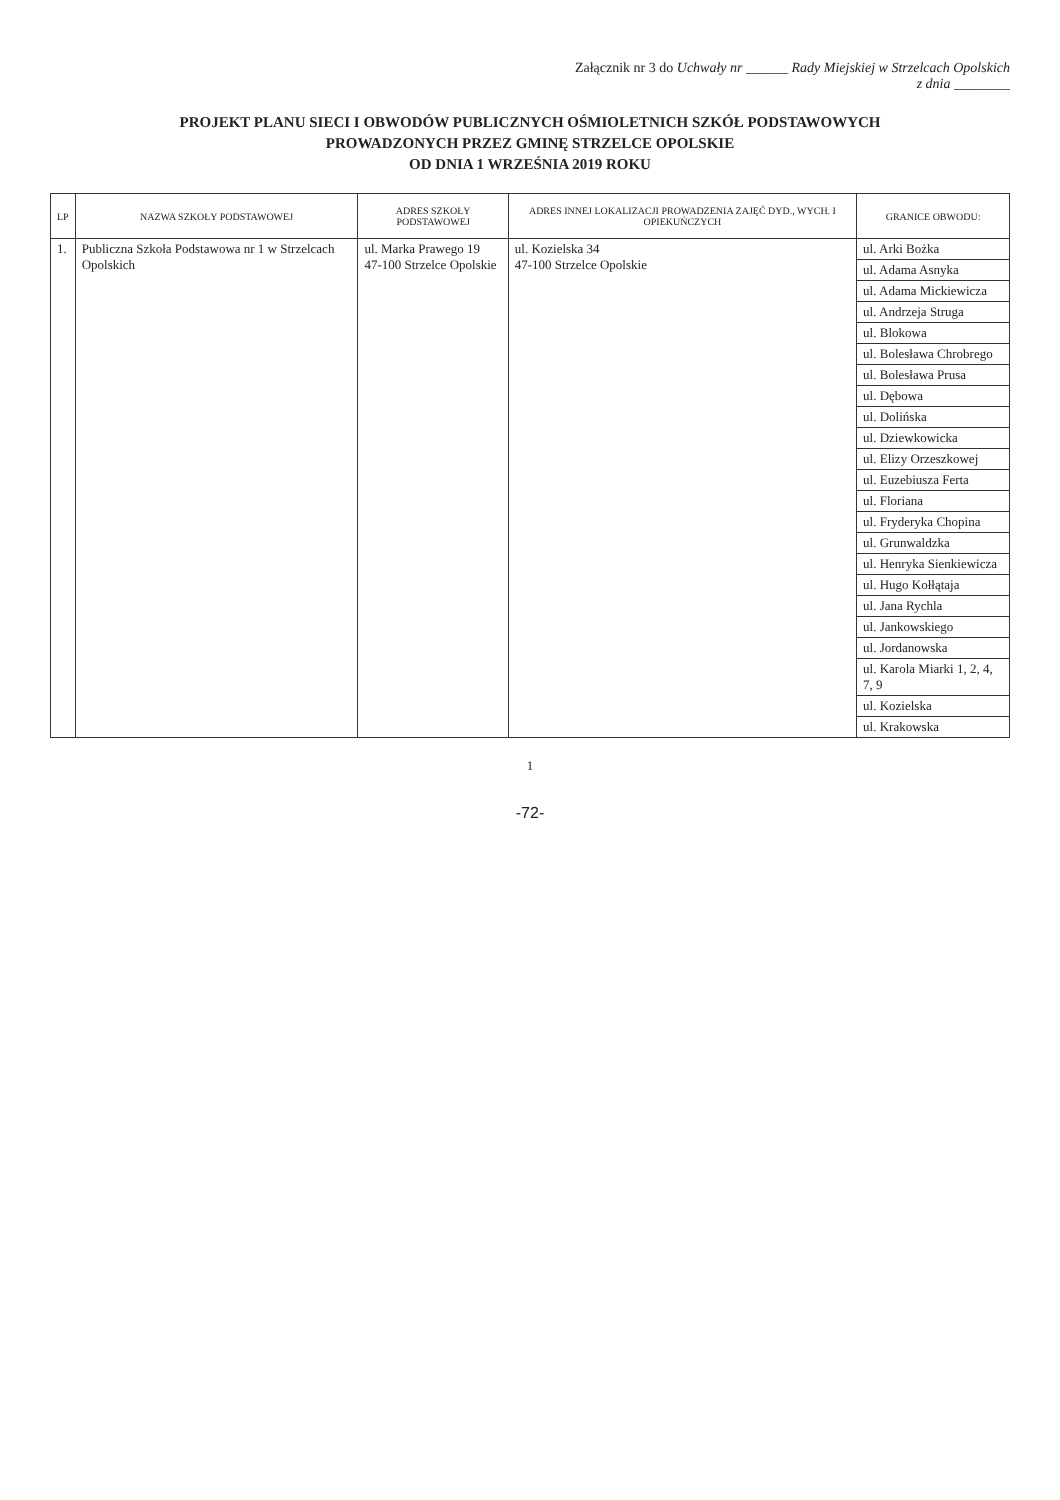Załącznik nr 3 do Uchwały nr ______ Rady Miejskiej w Strzelcach Opolskich
z dnia ________
PROJEKT PLANU SIECI I OBWODÓW PUBLICZNYCH OŚMIOLETNICH SZKÓŁ PODSTAWOWYCH
PROWADZONYCH PRZEZ GMINĘ STRZELCE OPOLSKIE
OD DNIA 1 WRZEŚNIA 2019 ROKU
| LP | NAZWA SZKOŁY PODSTAWOWEJ | ADRES SZKOŁY PODSTAWOWEJ | ADRES INNEJ LOKALIZACJI PROWADZENIA ZAJĘĆ DYD., WYCH. I OPIEKUŃCZYCH | GRANICE OBWODU: |
| --- | --- | --- | --- | --- |
| 1. | Publiczna Szkoła Podstawowa nr 1 w Strzelcach Opolskich | ul. Marka Prawego 19 47-100 Strzelce Opolskie | ul. Kozielska 34 47-100 Strzelce Opolskie | ul. Arki Bożka |
| | | | | ul. Adama Asnyka |
| | | | | ul. Adama Mickiewicza |
| | | | | ul. Andrzeja Struga |
| | | | | ul. Blokowa |
| | | | | ul. Bolesława Chrobrego |
| | | | | ul. Bolesława Prusa |
| | | | | ul. Dębowa |
| | | | | ul. Dolińska |
| | | | | ul. Dziewkowicka |
| | | | | ul. Elizy Orzeszkowej |
| | | | | ul. Euzebiusza Ferta |
| | | | | ul. Floriana |
| | | | | ul. Fryderyka Chopina |
| | | | | ul. Grunwaldzka |
| | | | | ul. Henryka Sienkiewicza |
| | | | | ul. Hugo Kołłątaja |
| | | | | ul. Jana Rychla |
| | | | | ul. Jankowskiego |
| | | | | ul. Jordanowska |
| | | | | ul. Karola Miarki 1, 2, 4, 7, 9 |
| | | | | ul. Kozielska |
| | | | | ul. Krakowska |
1
-72-